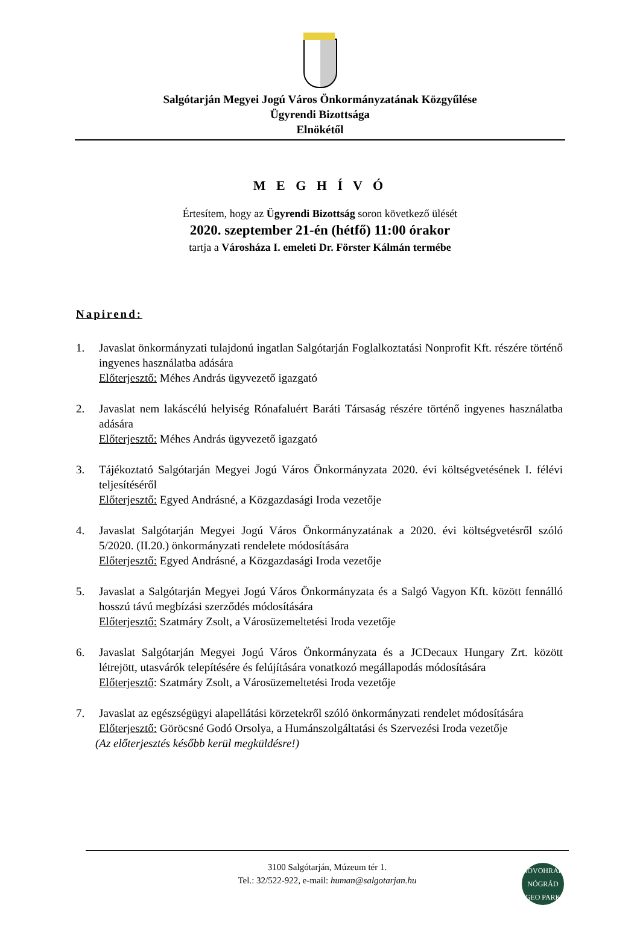Salgótarján Megyei Jogú Város Önkormányzatának Közgyűlése
Ügyrendi Bizottsága
Elnökétől
M E G H Í V Ó
Értesítem, hogy az Ügyrendi Bizottság soron következő ülését
2020. szeptember 21-én (hétfő) 11:00 órakor
tartja a Városháza I. emeleti Dr. Förster Kálmán termébe
Napirend:
1. Javaslat önkormányzati tulajdonú ingatlan Salgótarján Foglalkoztatási Nonprofit Kft. részére történő ingyenes használatba adására
Előterjesztő: Méhes András ügyvezető igazgató
2. Javaslat nem lakáscélú helyiség Rónafaluért Baráti Társaság részére történő ingyenes használatba adására
Előterjesztő: Méhes András ügyvezető igazgató
3. Tájékoztató Salgótarján Megyei Jogú Város Önkormányzata 2020. évi költségvetésének I. félévi teljesítéséről
Előterjesztő: Egyed Andrásné, a Közgazdasági Iroda vezetője
4. Javaslat Salgótarján Megyei Jogú Város Önkormányzatának a 2020. évi költségvetésről szóló 5/2020. (II.20.) önkormányzati rendelete módosítására
Előterjesztő: Egyed Andrásné, a Közgazdasági Iroda vezetője
5. Javaslat a Salgótarján Megyei Jogú Város Önkormányzata és a Salgó Vagyon Kft. között fennálló hosszú távú megbízási szerződés módosítására
Előterjesztő: Szatmáry Zsolt, a Városüzemeltetési Iroda vezetője
6. Javaslat Salgótarján Megyei Jogú Város Önkormányzata és a JCDecaux Hungary Zrt. között létrejött, utasvárók telepítésére és felújítására vonatkozó megállapodás módosítására
Előterjesztő: Szatmáry Zsolt, a Városüzemeltetési Iroda vezetője
7. Javaslat az egészségügyi alapellátási körzetekről szóló önkormányzati rendelet módosítására
Előterjesztő: Göröcsné Godó Orsolya, a Humánszolgáltatási és Szervezési Iroda vezetője
(Az előterjesztés később kerül megküldésre!)
3100 Salgótarján, Múzeum tér 1.
Tel.: 32/522-922, e-mail: human@salgotarjan.hu
NOVOHRAD NÓGRÁD GEO PARK